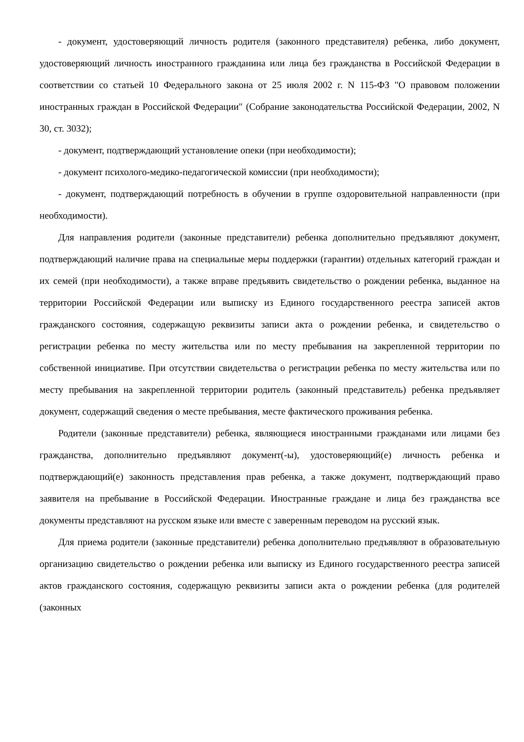- документ, удостоверяющий личность родителя (законного представителя) ребенка, либо документ, удостоверяющий личность иностранного гражданина или лица без гражданства в Российской Федерации в соответствии со статьей 10 Федерального закона от 25 июля 2002 г. N 115-ФЗ "О правовом положении иностранных граждан в Российской Федерации" (Собрание законодательства Российской Федерации, 2002, N 30, ст. 3032);
- документ, подтверждающий установление опеки (при необходимости);
- документ психолого-медико-педагогической комиссии (при необходимости);
- документ, подтверждающий потребность в обучении в группе оздоровительной направленности (при необходимости).
Для направления родители (законные представители) ребенка дополнительно предъявляют документ, подтверждающий наличие права на специальные меры поддержки (гарантии) отдельных категорий граждан и их семей (при необходимости), а также вправе предъявить свидетельство о рождении ребенка, выданное на территории Российской Федерации или выписку из Единого государственного реестра записей актов гражданского состояния, содержащую реквизиты записи акта о рождении ребенка, и свидетельство о регистрации ребенка по месту жительства или по месту пребывания на закрепленной территории по собственной инициативе. При отсутствии свидетельства о регистрации ребенка по месту жительства или по месту пребывания на закрепленной территории родитель (законный представитель) ребенка предъявляет документ, содержащий сведения о месте пребывания, месте фактического проживания ребенка.
Родители (законные представители) ребенка, являющиеся иностранными гражданами или лицами без гражданства, дополнительно предъявляют документ(-ы), удостоверяющий(е) личность ребенка и подтверждающий(е) законность представления прав ребенка, а также документ, подтверждающий право заявителя на пребывание в Российской Федерации. Иностранные граждане и лица без гражданства все документы представляют на русском языке или вместе с заверенным переводом на русский язык.
Для приема родители (законные представители) ребенка дополнительно предъявляют в образовательную организацию свидетельство о рождении ребенка или выписку из Единого государственного реестра записей актов гражданского состояния, содержащую реквизиты записи акта о рождении ребенка (для родителей (законных